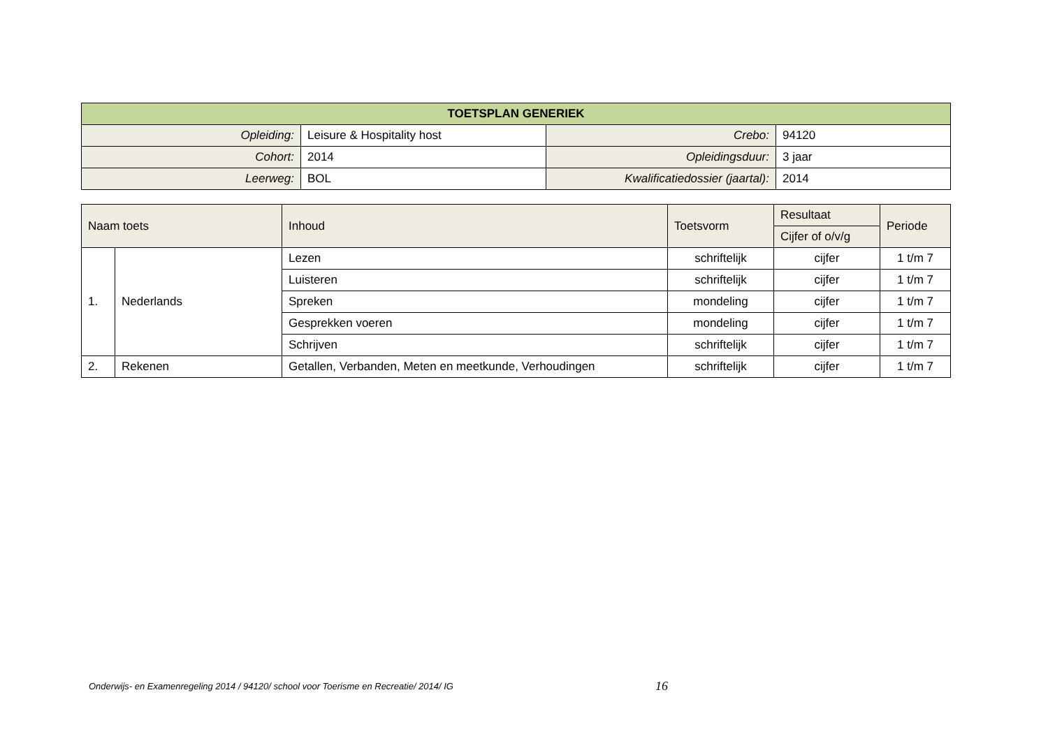| TOETSPLAN GENERIEK | | | |
| --- | --- | --- | --- |
| Opleiding: | Leisure & Hospitality host | Crebo: | 94120 |
| Cohort: | 2014 | Opleidingsduur: | 3 jaar |
| Leerweg: | BOL | Kwalificatiedossier (jaartal): | 2014 |
| Naam toets | | Inhoud | Toetsvorm | Resultaat | Periode |
| --- | --- | --- | --- | --- | --- |
| | | | | Cijfer of o/v/g | |
| 1. | Nederlands | Lezen | schriftelijk | cijfer | 1 t/m 7 |
| | | Luisteren | schriftelijk | cijfer | 1 t/m 7 |
| | | Spreken | mondeling | cijfer | 1 t/m 7 |
| | | Gesprekken voeren | mondeling | cijfer | 1 t/m 7 |
| | | Schrijven | schriftelijk | cijfer | 1 t/m 7 |
| 2. | Rekenen | Getallen, Verbanden, Meten en meetkunde, Verhoudingen | schriftelijk | cijfer | 1 t/m 7 |
Onderwijs- en Examenregeling 2014 / 94120/ school voor Toerisme en Recreatie/ 2014/ IG
16